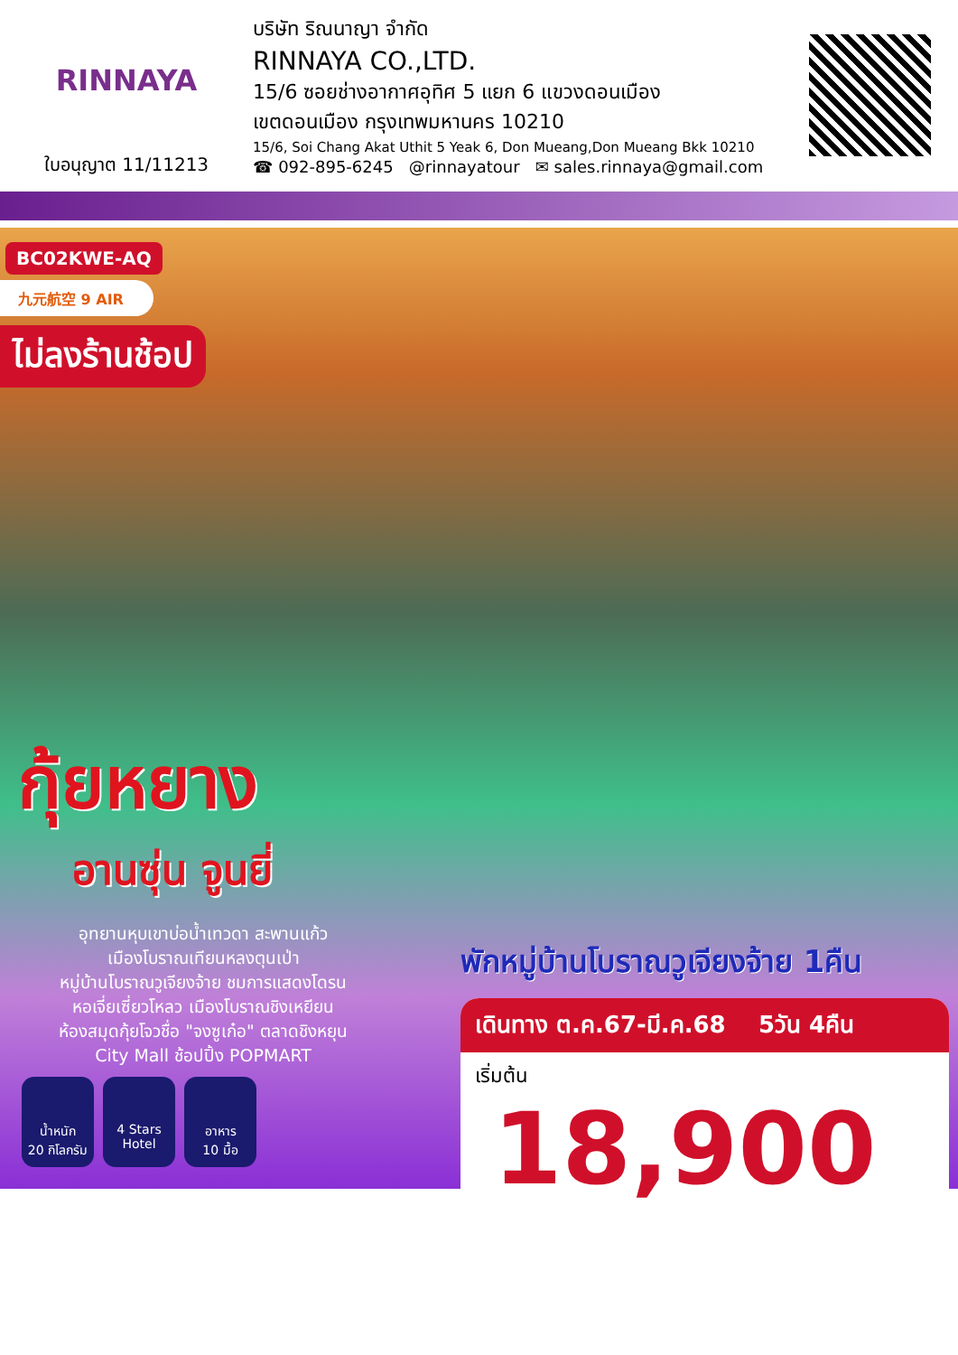RINNAYA
ใบอนุญาต 11/11213
บริษัท ริณนาญา จำกัด
RINNAYA CO.,LTD.
15/6 ซอยช่างอากาศอุทิศ 5 แยก 6 แขวงดอนเมือง
เขตดอนเมือง กรุงเทพมหานคร 10210
15/6, Soi Chang Akat Uthit 5 Yeak 6, Don Mueang,Don Mueang Bkk 10210
☎ 092-895-6245 @rinnayatour ✉ sales.rinnaya@gmail.com
BC02KWE-AQ
九元航空 9 AIR
ไม่ลงร้านช้อป
กุ้ยหยาง
อานซุ่น จูนยี่
อุทยานหุบเขาบ่อน้ำเทวดา สะพานแก้ว
เมืองโบราณเทียนหลงตุนเป่า
หมู่บ้านโบราณวูเจียงจ้าย ชมการแสดงโดรน
หอเจี่ยเซี่ยวโหลว เมืองโบราณชิงเหยียน
ห้องสมุดกุ้ยโจวชื่อ "จงซูเก๋อ" ตลาดชิงหยุน
City Mall ช้อปปิ้ง POPMART
น้ำหนัก
20 กิโลกรัม
4 Stars
Hotel
อาหาร
10 มื้อ
พักหมู่บ้านโบราณวูเจียงจ้าย 1คืน
เดินทาง ต.ค.67-มี.ค.68 5วัน 4คืน
เริ่มต้น 18,900